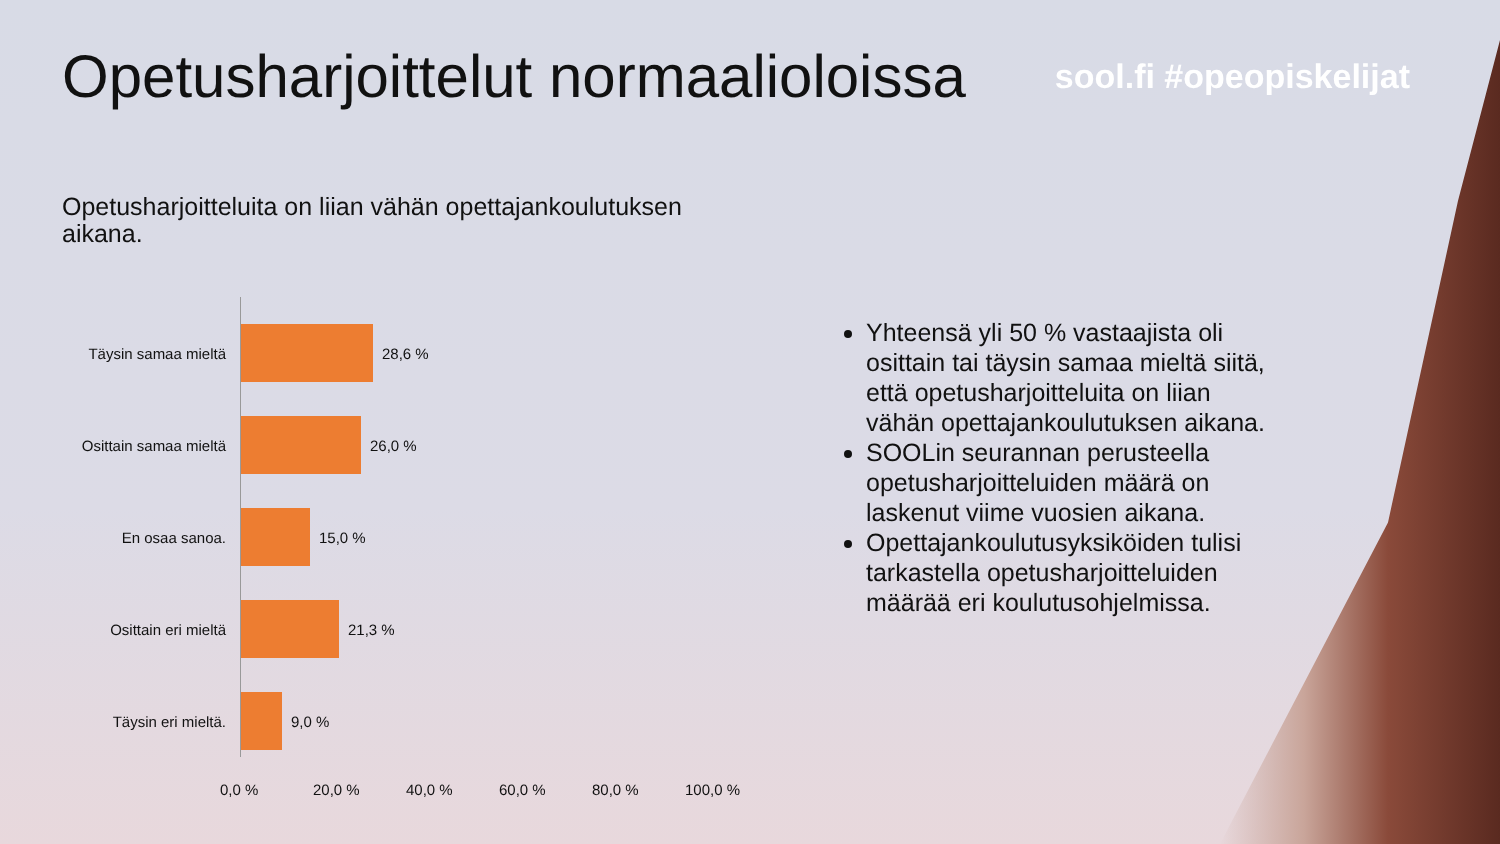Opetusharjoittelut normaalioloissa
sool.fi #opeopiskelijat
Opetusharjoitteluita on liian vähän opettajankoulutuksen aikana.
Täysin samaa mieltä
28,6 %
Osittain samaa mieltä
26,0 %
En osaa sanoa. 15,0 %
Osittain eri mieltä
21,3 %
Täysin eri mieltä. 9,0 %
0,0 % 20,0 % 40,0 % 60,0 % 80,0 % 100,0 %
Yhteensä yli 50 % vastaajista oli osittain tai täysin samaa mieltä siitä, että opetusharjoitteluita on liian vähän opettajankoulutuksen aikana.
SOOLin seurannan perusteella opetusharjoitteluiden määrä on laskenut viime vuosien aikana.
Opettajankoulutusyksiköiden tulisi tarkastella opetusharjoitteluiden määrää eri koulutusohjelmissa.